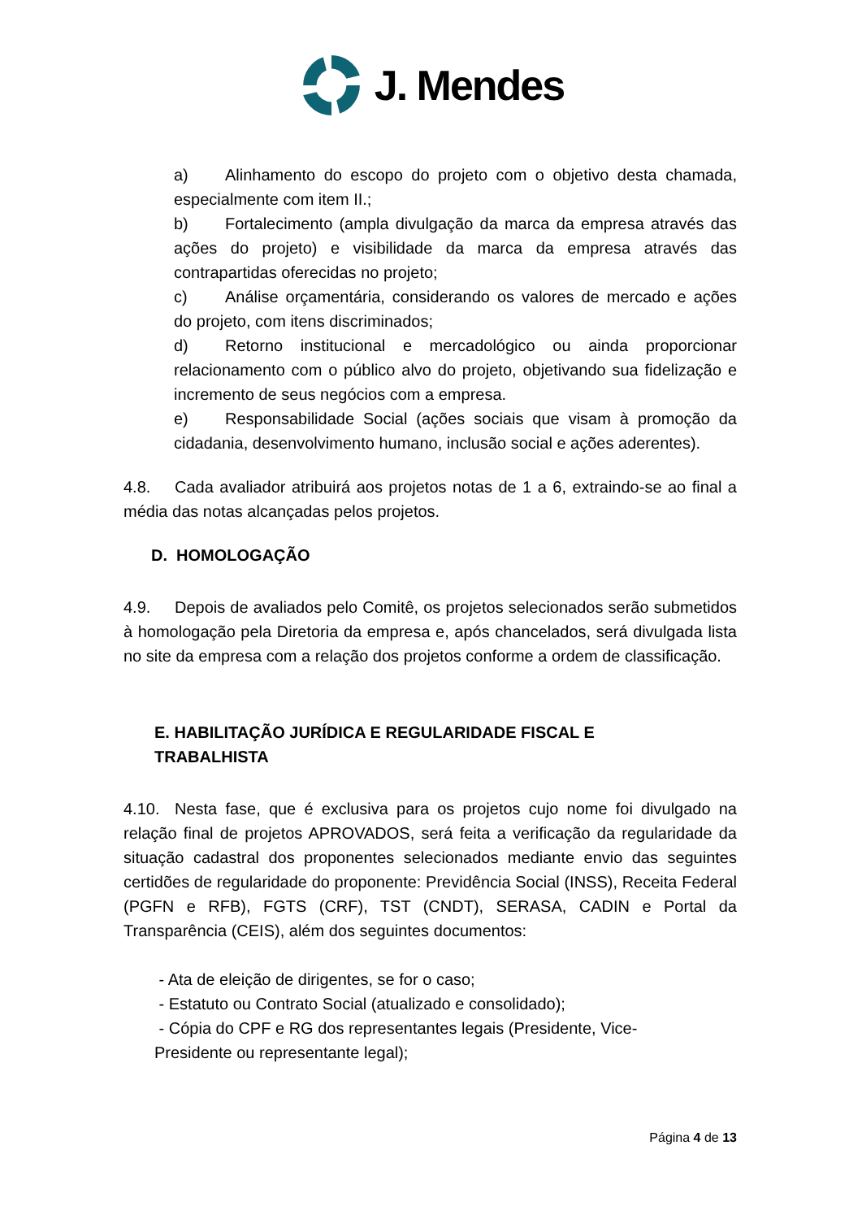J. Mendes
a) Alinhamento do escopo do projeto com o objetivo desta chamada, especialmente com item II.;
b) Fortalecimento (ampla divulgação da marca da empresa através das ações do projeto) e visibilidade da marca da empresa através das contrapartidas oferecidas no projeto;
c) Análise orçamentária, considerando os valores de mercado e ações do projeto, com itens discriminados;
d) Retorno institucional e mercadológico ou ainda proporcionar relacionamento com o público alvo do projeto, objetivando sua fidelização e incremento de seus negócios com a empresa.
e) Responsabilidade Social (ações sociais que visam à promoção da cidadania, desenvolvimento humano, inclusão social e ações aderentes).
4.8. Cada avaliador atribuirá aos projetos notas de 1 a 6, extraindo-se ao final a média das notas alcançadas pelos projetos.
D. HOMOLOGAÇÃO
4.9. Depois de avaliados pelo Comitê, os projetos selecionados serão submetidos à homologação pela Diretoria da empresa e, após chancelados, será divulgada lista no site da empresa com a relação dos projetos conforme a ordem de classificação.
E. HABILITAÇÃO JURÍDICA E REGULARIDADE FISCAL E
TRABALHISTA
4.10. Nesta fase, que é exclusiva para os projetos cujo nome foi divulgado na relação final de projetos APROVADOS, será feita a verificação da regularidade da situação cadastral dos proponentes selecionados mediante envio das seguintes certidões de regularidade do proponente: Previdência Social (INSS), Receita Federal (PGFN e RFB), FGTS (CRF), TST (CNDT), SERASA, CADIN e Portal da Transparência (CEIS), além dos seguintes documentos:
- Ata de eleição de dirigentes, se for o caso;
- Estatuto ou Contrato Social (atualizado e consolidado);
- Cópia do CPF e RG dos representantes legais (Presidente, Vice-
Presidente ou representante legal);
Página 4 de 13